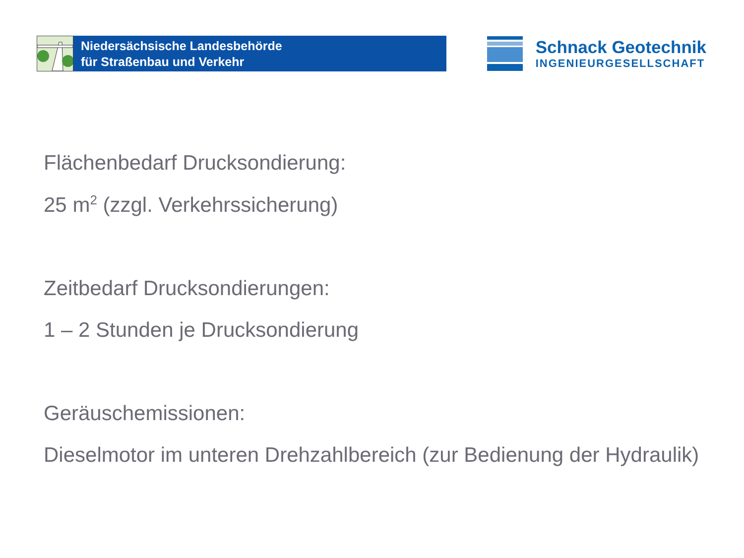Niedersächsische Landesbehörde
für Straßenbau und Verkehr
Schnack Geotechnik
INGENIEURGESELLSCHAFT
Flächenbedarf Drucksondierung:
25 m<sup>2</sup> (zzgl. Verkehrssicherung)
Zeitbedarf Drucksondierungen:
1 – 2 Stunden je Drucksondierung
Geräuschemissionen:
Dieselmotor im unteren Drehzahlbereich (zur Bedienung der Hydraulik)